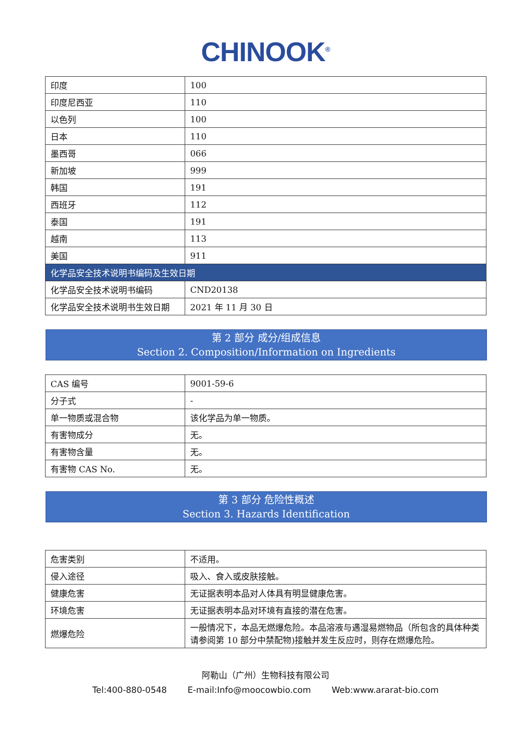CHINOOK<sup>®</sup>
| 印度 | 100 |
| 印度尼西亚 | 110 |
| 以色列 | 100 |
| 日本 | 110 |
| 墨西哥 | 066 |
| 新加坡 | 999 |
| 韩国 | 191 |
| 西班牙 | 112 |
| 泰国 | 191 |
| 越南 | 113 |
| 美国 | 911 |
| 化学品安全技术说明书编码及生效日期 | |
| 化学品安全技术说明书编码 | CND20138 |
| 化学品安全技术说明书生效日期 | 2021 年 11 月 30 日 |
第 2 部分 成分/组成信息
Section 2. Composition/Information on Ingredients
| CAS 编号 | 9001-59-6 |
| 分子式 | - |
| 单一物质或混合物 | 该化学品为单一物质。 |
| 有害物成分 | 无。 |
| 有害物含量 | 无。 |
| 有害物 CAS No. | 无。 |
第 3 部分 危险性概述
Section 3. Hazards Identification
| 危害类别 | 不适用。 |
| 侵入途径 | 吸入、食入或皮肤接触。 |
| 健康危害 | 无证据表明本品对人体具有明显健康危害。 |
| 环境危害 | 无证据表明本品对环境有直接的潜在危害。 |
| 燃爆危险 | 一般情况下，本品无燃爆危险。本品溶液与遇湿易燃物品（所包含的具体种类请参阅第 10 部分中禁配物)接触并发生反应时，则存在燃爆危险。 |
阿勒山（广州）生物科技有限公司
Tel:400-880-0548 E-mail:Info@moocowbio.com Web:www.ararat-bio.com